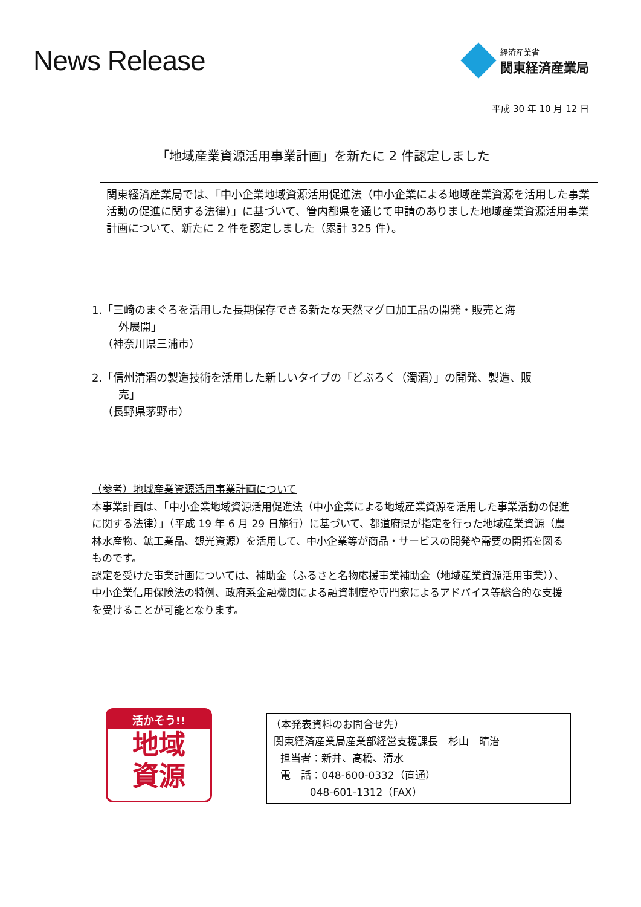News Release
経済産業省
関東経済産業局
平成 30 年 10 月 12 日
「地域産業資源活用事業計画」を新たに 2 件認定しました
関東経済産業局では、「中小企業地域資源活用促進法（中小企業による地域産業資源を活用した事業活動の促進に関する法律）」に基づいて、管内都県を通じて申請のありました地域産業資源活用事業計画について、新たに 2 件を認定しました（累計 325 件）。
1.「三崎のまぐろを活用した長期保存できる新たな天然マグロ加工品の開発・販売と海
外展開」
（神奈川県三浦市）
2.「信州清酒の製造技術を活用した新しいタイプの「どぶろく（濁酒）」の開発、製造、販
売」
（長野県茅野市）
（参考）地域産業資源活用事業計画について
本事業計画は、「中小企業地域資源活用促進法（中小企業による地域産業資源を活用した事業活動の促進に関する法律）」（平成 19 年 6 月 29 日施行）に基づいて、都道府県が指定を行った地域産業資源（農林水産物、鉱工業品、観光資源）を活用して、中小企業等が商品・サービスの開発や需要の開拓を図るものです。
認定を受けた事業計画については、補助金（ふるさと名物応援事業補助金（地域産業資源活用事業））、中小企業信用保険法の特例、政府系金融機関による融資制度や専門家によるアドバイス等総合的な支援を受けることが可能となります。
活かそう!!
地域
資源
（本発表資料のお問合せ先）
関東経済産業局産業部経営支援課長　杉山　晴治
担当者：新井、高橋、清水
電　話：048-600-0332（直通）
048-601-1312（FAX）